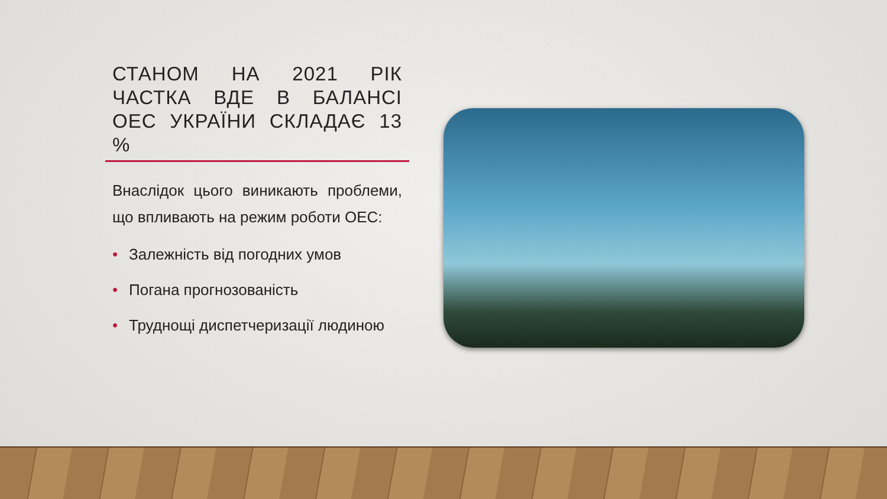СТАНОМ НА 2021 РІК ЧАСТКА ВДЕ В БАЛАНСІ ОЕС УКРАЇНИ СКЛАДАЄ 13 %
Внаслідок цього виникають проблеми, що впливають на режим роботи ОЕС:
• Залежність від погодних умов
• Погана прогнозованість
• Труднощі диспетчеризації людиною